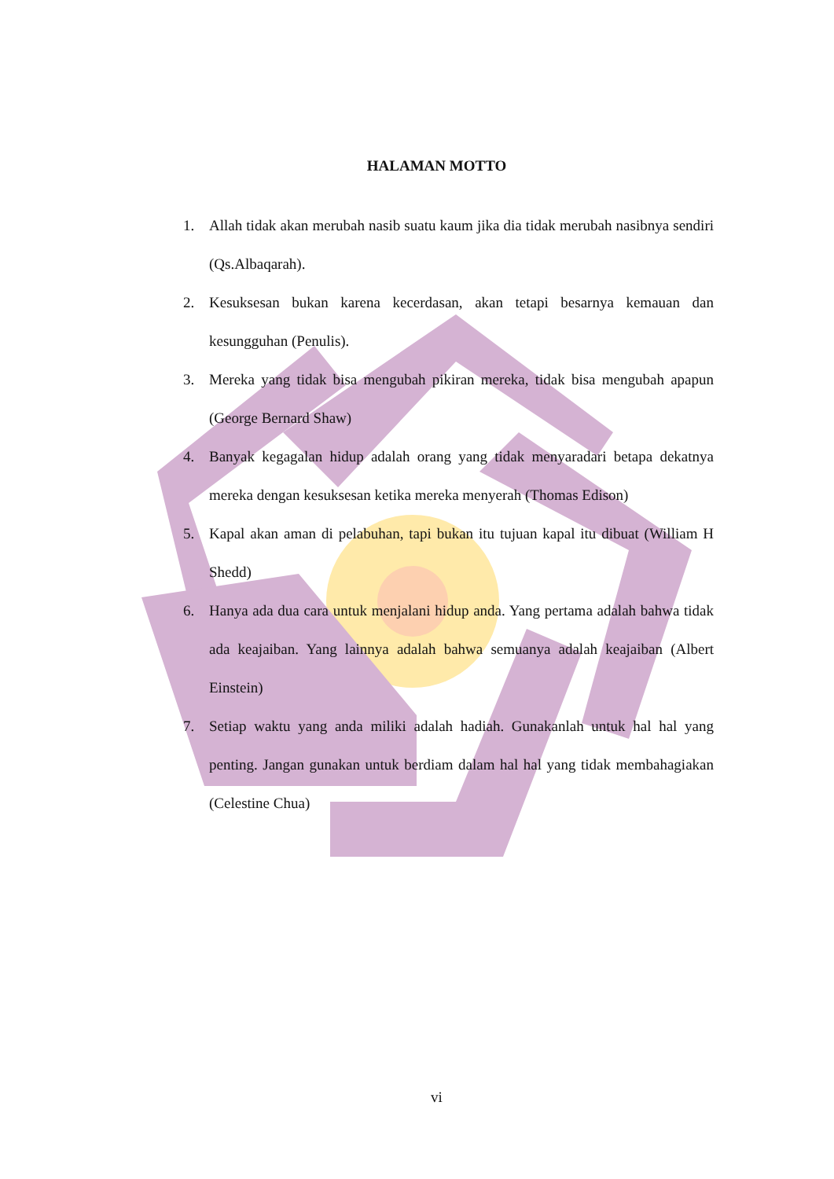HALAMAN MOTTO
1. Allah tidak akan merubah nasib suatu kaum jika dia tidak merubah nasibnya sendiri (Qs.Albaqarah).
2. Kesuksesan bukan karena kecerdasan, akan tetapi besarnya kemauan dan kesungguhan (Penulis).
3. Mereka yang tidak bisa mengubah pikiran mereka, tidak bisa mengubah apapun (George Bernard Shaw)
4. Banyak kegagalan hidup adalah orang yang tidak menyaradari betapa dekatnya mereka dengan kesuksesan ketika mereka menyerah (Thomas Edison)
5. Kapal akan aman di pelabuhan, tapi bukan itu tujuan kapal itu dibuat (William H Shedd)
6. Hanya ada dua cara untuk menjalani hidup anda. Yang pertama adalah bahwa tidak ada keajaiban. Yang lainnya adalah bahwa semuanya adalah keajaiban (Albert Einstein)
7. Setiap waktu yang anda miliki adalah hadiah. Gunakanlah untuk hal hal yang penting. Jangan gunakan untuk berdiam dalam hal hal yang tidak membahagiakan (Celestine Chua)
vi